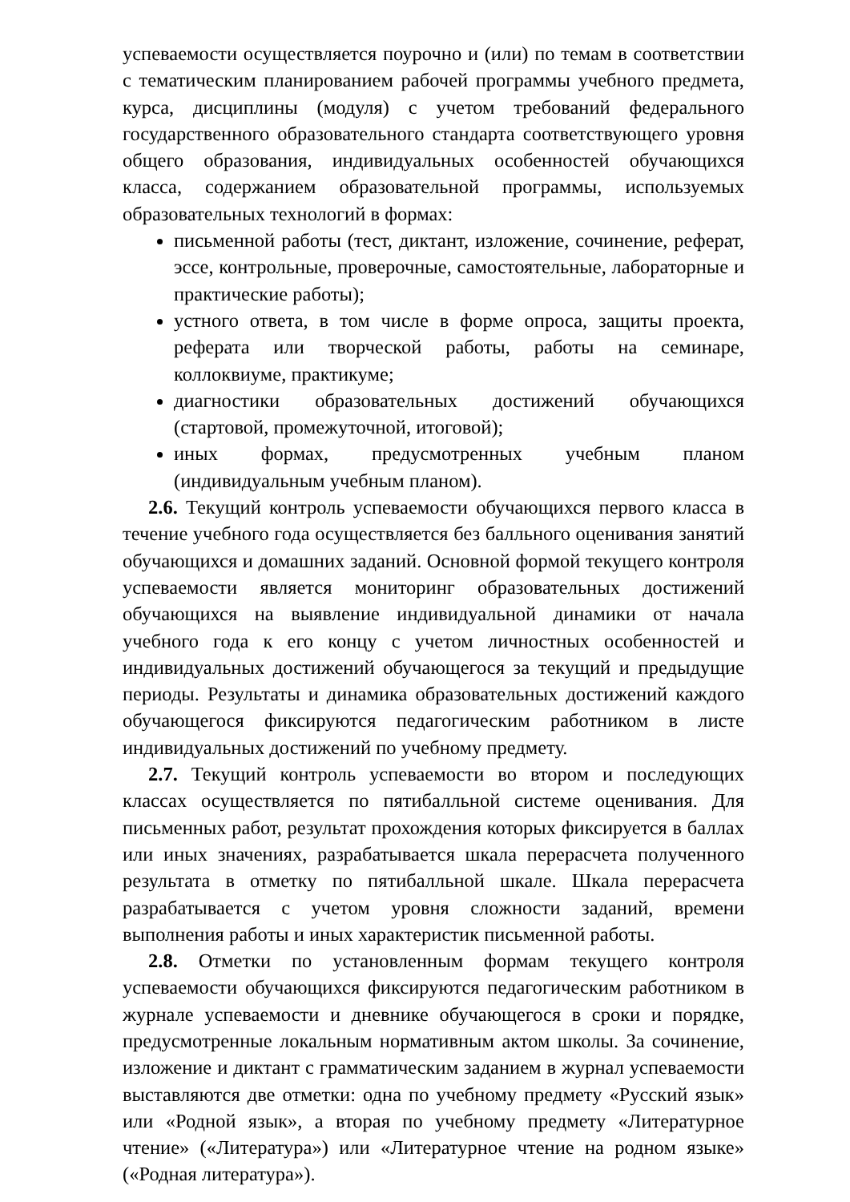успеваемости осуществляется поурочно и (или) по темам в соответствии с тематическим планированием рабочей программы учебного предмета, курса, дисциплины (модуля) с учетом требований федерального государственного образовательного стандарта соответствующего уровня общего образования, индивидуальных особенностей обучающихся класса, содержанием образовательной программы, используемых образовательных технологий в формах:
письменной работы (тест, диктант, изложение, сочинение, реферат, эссе, контрольные, проверочные, самостоятельные, лабораторные и практические работы);
устного ответа, в том числе в форме опроса, защиты проекта, реферата или творческой работы, работы на семинаре, коллоквиуме, практикуме;
диагностики образовательных достижений обучающихся (стартовой, промежуточной, итоговой);
иных формах, предусмотренных учебным планом (индивидуальным учебным планом).
2.6. Текущий контроль успеваемости обучающихся первого класса в течение учебного года осуществляется без балльного оценивания занятий обучающихся и домашних заданий. Основной формой текущего контроля успеваемости является мониторинг образовательных достижений обучающихся на выявление индивидуальной динамики от начала учебного года к его концу с учетом личностных особенностей и индивидуальных достижений обучающегося за текущий и предыдущие периоды. Результаты и динамика образовательных достижений каждого обучающегося фиксируются педагогическим работником в листе индивидуальных достижений по учебному предмету.
2.7. Текущий контроль успеваемости во втором и последующих классах осуществляется по пятибалльной системе оценивания. Для письменных работ, результат прохождения которых фиксируется в баллах или иных значениях, разрабатывается шкала перерасчета полученного результата в отметку по пятибалльной шкале. Шкала перерасчета разрабатывается с учетом уровня сложности заданий, времени выполнения работы и иных характеристик письменной работы.
2.8. Отметки по установленным формам текущего контроля успеваемости обучающихся фиксируются педагогическим работником в журнале успеваемости и дневнике обучающегося в сроки и порядке, предусмотренные локальным нормативным актом школы. За сочинение, изложение и диктант с грамматическим заданием в журнал успеваемости выставляются две отметки: одна по учебному предмету «Русский язык» или «Родной язык», а вторая по учебному предмету «Литературное чтение» («Литература») или «Литературное чтение на родном языке» («Родная литература»).